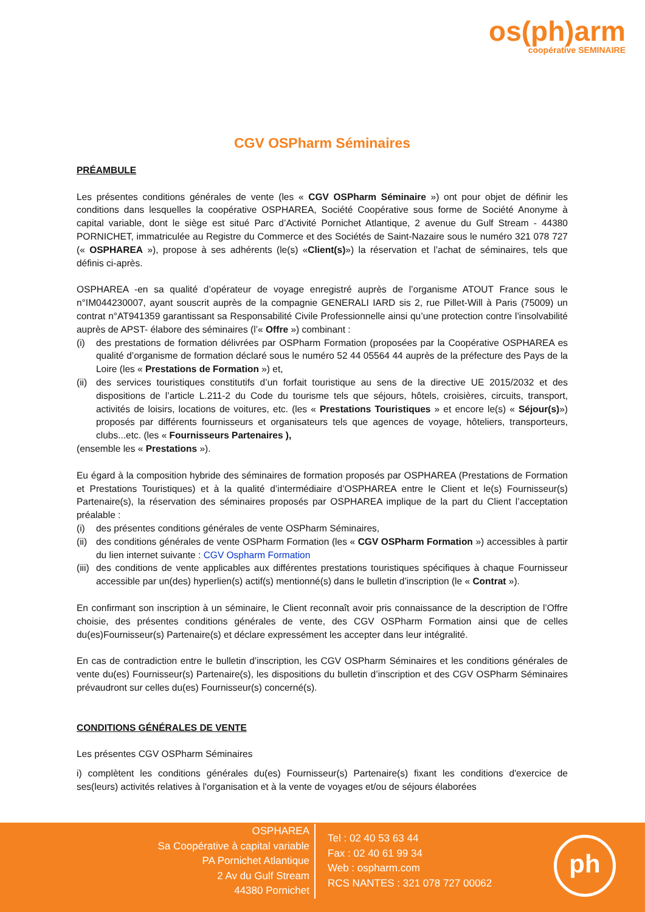os(ph)arm
coopérative SEMINAIRE
CGV OSPharm Séminaires
PRÉAMBULE
Les présentes conditions générales de vente (les « CGV OSPharm Séminaire ») ont pour objet de définir les conditions dans lesquelles la coopérative OSPHAREA, Société Coopérative sous forme de Société Anonyme à capital variable, dont le siège est situé Parc d’Activité Pornichet Atlantique, 2 avenue du Gulf Stream - 44380 PORNICHET, immatriculée au Registre du Commerce et des Sociétés de Saint-Nazaire sous le numéro 321 078 727 (« OSPHAREA »), propose à ses adhérents (le(s) «Client(s)») la réservation et l’achat de séminaires, tels que définis ci-après.
OSPHAREA -en sa qualité d’opérateur de voyage enregistré auprès de l’organisme ATOUT France sous le n°IM044230007, ayant souscrit auprès de la compagnie GENERALI IARD sis 2, rue Pillet-Will à Paris (75009) un contrat n°AT941359 garantissant sa Responsabilité Civile Professionnelle ainsi qu’une protection contre l’insolvabilité auprès de APST- élabore des séminaires (l’« Offre ») combinant :
(i) des prestations de formation délivrées par OSPharm Formation (proposées par la Coopérative OSPHAREA es qualité d’organisme de formation déclaré sous le numéro 52 44 05564 44 auprès de la préfecture des Pays de la Loire (les « Prestations de Formation ») et,
(ii) des services touristiques constitutifs d’un forfait touristique au sens de la directive UE 2015/2032 et des dispositions de l’article L.211-2 du Code du tourisme tels que séjours, hôtels, croisières, circuits, transport, activités de loisirs, locations de voitures, etc. (les « Prestations Touristiques » et encore le(s) « Séjour(s)») proposés par différents fournisseurs et organisateurs tels que agences de voyage, hôteliers, transporteurs, clubs...etc. (les « Fournisseurs Partenaires ),
(ensemble les « Prestations »).
Eu égard à la composition hybride des séminaires de formation proposés par OSPHAREA (Prestations de Formation et Prestations Touristiques) et à la qualité d’intermédiaire d’OSPHAREA entre le Client et le(s) Fournisseur(s) Partenaire(s), la réservation des séminaires proposés par OSPHAREA implique de la part du Client l’acceptation préalable :
(i) des présentes conditions générales de vente OSPharm Séminaires,
(ii) des conditions générales de vente OSPharm Formation (les « CGV OSPharm Formation ») accessibles à partir du lien internet suivante : CGV Ospharm Formation
(iii) des conditions de vente applicables aux différentes prestations touristiques spécifiques à chaque Fournisseur accessible par un(des) hyperlien(s) actif(s) mentionné(s) dans le bulletin d’inscription (le « Contrat »).
En confirmant son inscription à un séminaire, le Client reconnaît avoir pris connaissance de la description de l’Offre choisie, des présentes conditions générales de vente, des CGV OSPharm Formation ainsi que de celles du(es)Fournisseur(s) Partenaire(s) et déclare expressément les accepter dans leur intégralité.
En cas de contradiction entre le bulletin d’inscription, les CGV OSPharm Séminaires et les conditions générales de vente du(es) Fournisseur(s) Partenaire(s), les dispositions du bulletin d’inscription et des CGV OSPharm Séminaires prévaudront sur celles du(es) Fournisseur(s) concerné(s).
CONDITIONS GÉNÉRALES DE VENTE
Les présentes CGV OSPharm Séminaires
i) complètent les conditions générales du(es) Fournisseur(s) Partenaire(s) fixant les conditions d'exercice de ses(leurs) activités relatives à l'organisation et à la vente de voyages et/ou de séjours élaborées
OSPHAREA
Sa Coopérative à capital variable
PA Pornichet Atlantique
2 Av du Gulf Stream
44380 Pornichet
Tel : 02 40 53 63 44
Fax : 02 40 61 99 34
Web : ospharm.com
RCS NANTES : 321 078 727 00062
ph